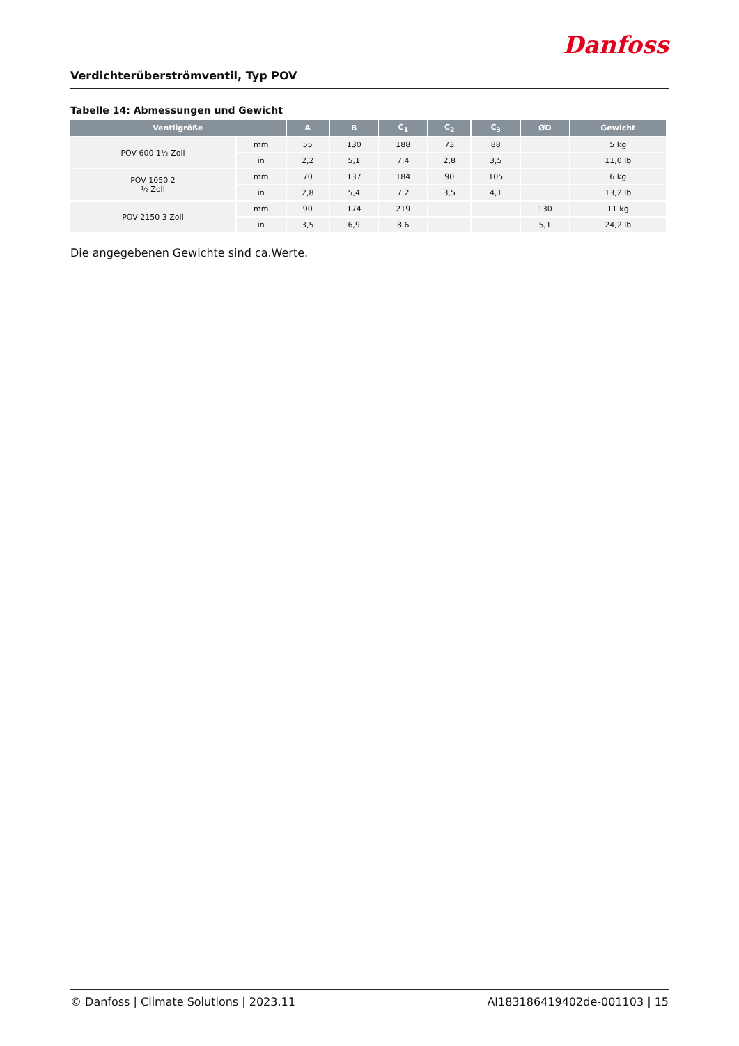Danfoss
Verdichterüberströmventil, Typ POV
Tabelle 14: Abmessungen und Gewicht
| Ventilgröße | | A | B | C<sub>1</sub> | C<sub>2</sub> | C<sub>3</sub> | ØD | Gewicht |
| --- | --- | --- | --- | --- | --- | --- | --- | --- |
| POV 600 1½ Zoll | mm | 55 | 130 | 188 | 73 | 88 | | 5 kg |
| | in | 2,2 | 5,1 | 7,4 | 2,8 | 3,5 | | 11,0 lb |
| POV 1050 2 ½ Zoll | mm | 70 | 137 | 184 | 90 | 105 | | 6 kg |
| | in | 2,8 | 5,4 | 7,2 | 3,5 | 4,1 | | 13,2 lb |
| POV 2150 3 Zoll | mm | 90 | 174 | 219 | | | 130 | 11 kg |
| | in | 3,5 | 6,9 | 8,6 | | | 5,1 | 24,2 lb |
Die angegebenen Gewichte sind ca.Werte.
© Danfoss | Climate Solutions | 2023.11 AI183186419402de-001103 | 15